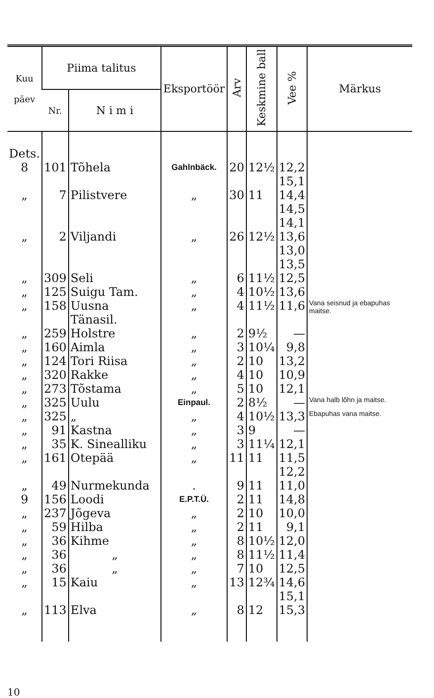| Kuu päev | Piima talitus | | Eksportöör | Arv | Keskmine ball | Vee % | Märkus |
| --- | --- | --- | --- | --- | --- | --- | --- |
| | Nr. | N i m i | | | | | |
| Dets. 8 | 101 | Tõhela | Gahlnbäck. | 20 | 12½ | 12,2 15,1 | |
| „ | 7 | Pilistvere | „ | 30 | 11 | 14,4 14,5 14,1 | |
| „ | 2 | Viljandi | „ | 26 | 12½ | 13,6 13,0 13,5 | |
| „ | 309 | Seli | „ | 6 | 11½ | 12,5 | |
| „ | 125 | Suigu Tam. | „ | 4 | 10½ | 13,6 | |
| „ | 158 | Uusna Tänasil. | „ | 4 | 11½ | 11,6 | Vana seisnud ja ebapuhas maitse. |
| „ | 259 | Holstre | „ | 2 | 9½ | — | |
| „ | 160 | Aimla | „ | 3 | 10¼ | 9,8 | |
| „ | 124 | Tori Riisa | „ | 2 | 10 | 13,2 | |
| „ | 320 | Rakke | „ | 4 | 10 | 10,9 | |
| „ | 273 | Tõstama | „ | 5 | 10 | 12,1 | |
| „ | 325 | Uulu | Einpaul. | 2 | 8½ | — | Vana halb lõhn ja maitse. |
| „ | 325 | „ | „ | 4 | 10½ | 13,3 | Ebapuhas vana maitse. |
| „ | 91 | Kastna | „ | 3 | 9 | — | |
| „ | 35 | K. Sinealliku | „ | 3 | 11¼ | 12,1 | |
| „ | 161 | Otepää | „ | 11 | 11 | 11,5 12,2 | |
| „ | 49 | Nurmekunda | . | 9 | 11 | 11,0 | |
| 9 | 156 | Loodi | E.P.T.Ü. | 2 | 11 | 14,8 | |
| „ | 237 | Jõgeva | „ | 2 | 10 | 10,0 | |
| „ | 59 | Hilba | „ | 2 | 11 | 9,1 | |
| „ | 36 | Kihme | „ | 8 | 10½ | 12,0 | |
| „ | 36 | „ | „ | 8 | 11½ | 11,4 | |
| „ | 36 | „ | „ | 7 | 10 | 12,5 | |
| „ | 15 | Kaiu | „ | 13 | 12¾ | 14,6 15,1 | |
| „ | 113 | Elva | „ | 8 | 12 | 15,3 | |
10